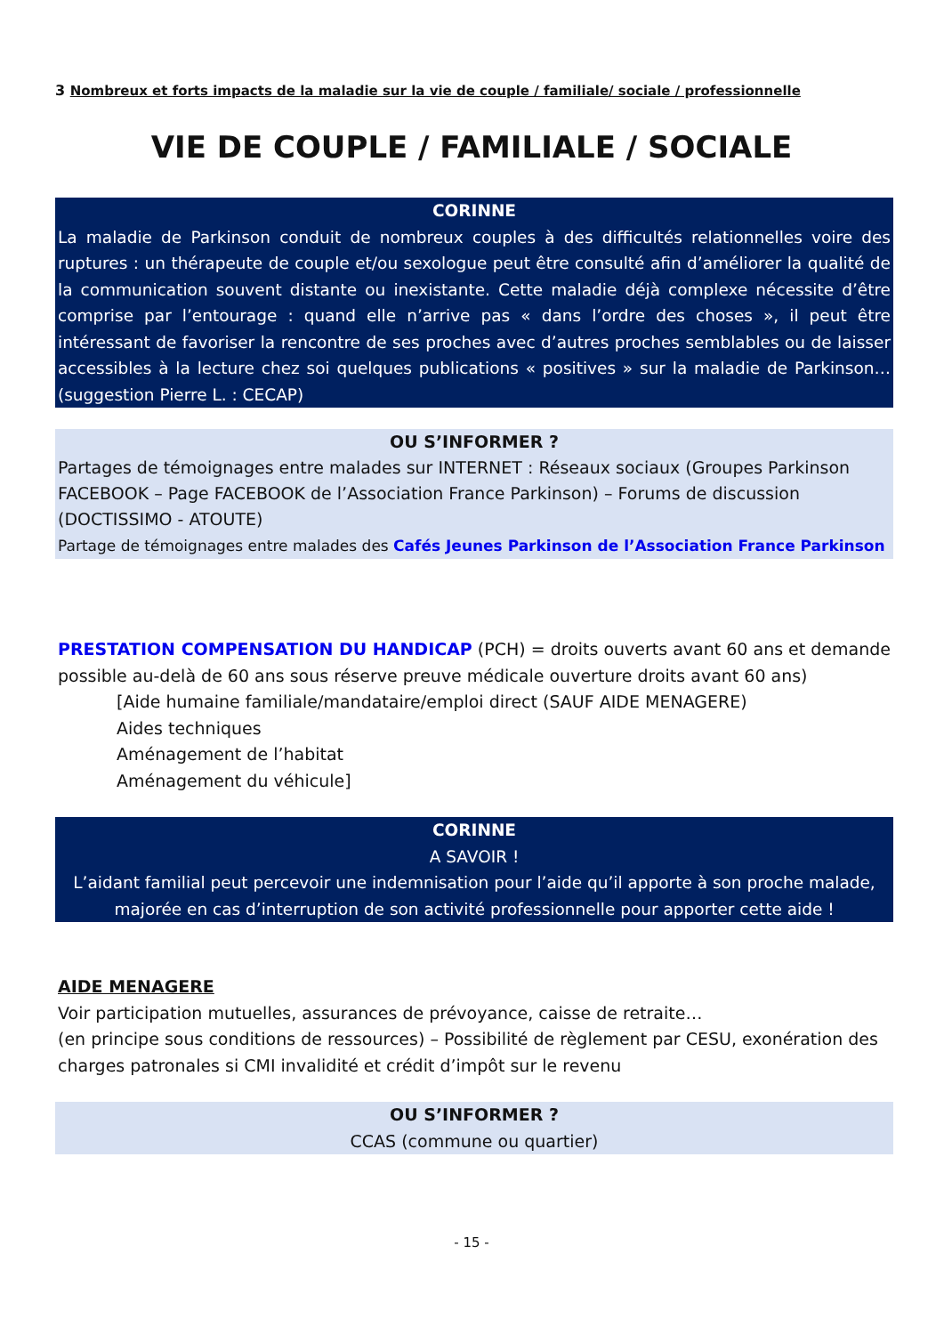3 Nombreux et forts impacts de la maladie sur la vie de couple / familiale/ sociale / professionnelle
VIE DE COUPLE / FAMILIALE / SOCIALE
CORINNE
La maladie de Parkinson conduit de nombreux couples à des difficultés relationnelles voire des ruptures : un thérapeute de couple et/ou sexologue peut être consulté afin d’améliorer la qualité de la communication souvent distante ou inexistante. Cette maladie déjà complexe nécessite d’être comprise par l’entourage : quand elle n’arrive pas « dans l’ordre des choses », il peut être intéressant de favoriser la rencontre de ses proches avec d’autres proches semblables ou de laisser accessibles à la lecture chez soi quelques publications « positives » sur la maladie de Parkinson… (suggestion Pierre L. : CECAP)
OU S’INFORMER ?
Partages de témoignages entre malades sur INTERNET : Réseaux sociaux (Groupes Parkinson FACEBOOK – Page FACEBOOK de l’Association France Parkinson) – Forums de discussion (DOCTISSIMO - ATOUTE)
Partage de témoignages entre malades des Cafés Jeunes Parkinson de l’Association France Parkinson
PRESTATION COMPENSATION DU HANDICAP (PCH) = droits ouverts avant 60 ans et demande possible au-delà de 60 ans sous réserve preuve médicale ouverture droits avant 60 ans)
[Aide humaine familiale/mandataire/emploi direct (SAUF AIDE MENAGERE)
Aides techniques
Aménagement de l’habitat
Aménagement du véhicule]
CORINNE
A SAVOIR !
L’aidant familial peut percevoir une indemnisation pour l’aide qu’il apporte à son proche malade, majorée en cas d’interruption de son activité professionnelle pour apporter cette aide !
AIDE MENAGERE
Voir participation mutuelles, assurances de prévoyance, caisse de retraite…
(en principe sous conditions de ressources) – Possibilité de règlement par CESU, exonération des charges patronales si CMI invalidité et crédit d’impôt sur le revenu
OU S’INFORMER ?
CCAS (commune ou quartier)
- 15 -